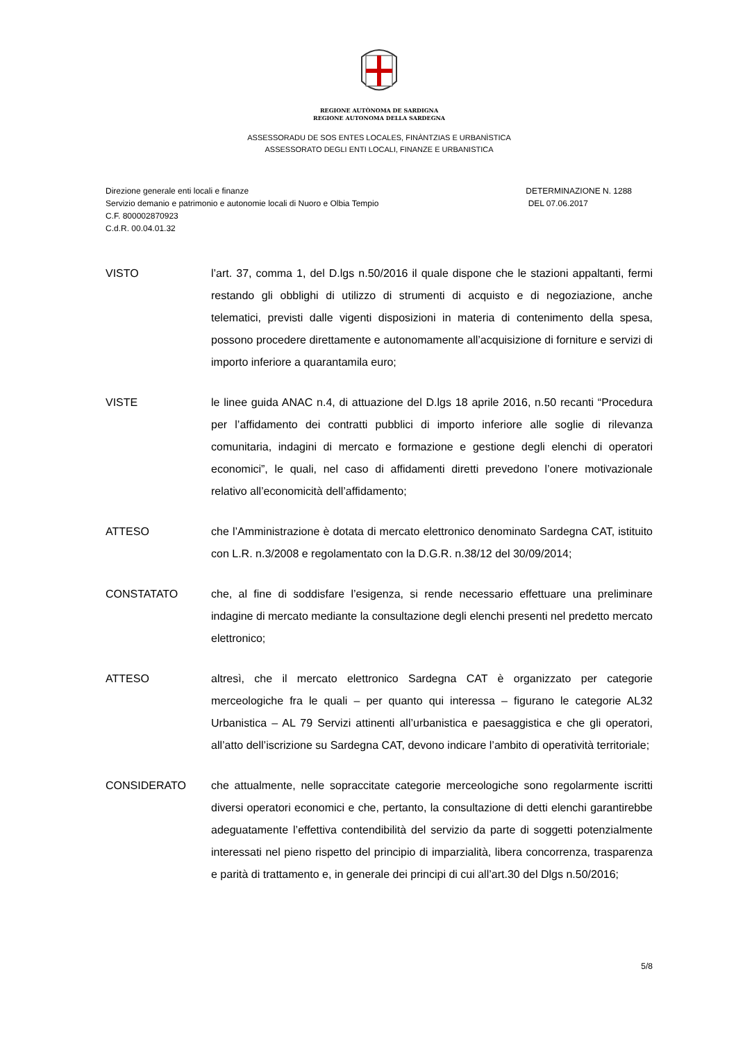REGIONE AUTÒNOMA DE SARDIGNA
REGIONE AUTONOMA DELLA SARDEGNA
ASSESSORADU DE SOS ENTES LOCALES, FINÀNTZIAS E URBANÌSTICA
ASSESSORATO DEGLI ENTI LOCALI, FINANZE E URBANISTICA
Direzione generale enti locali e finanze
Servizio demanio e patrimonio e autonomie locali di Nuoro e Olbia Tempio
C.F. 800002870923
C.d.R. 00.04.01.32
DETERMINAZIONE N. 1288
DEL 07.06.2017
VISTO l’art. 37, comma 1, del D.lgs n.50/2016 il quale dispone che le stazioni appaltanti, fermi restando gli obblighi di utilizzo di strumenti di acquisto e di negoziazione, anche telematici, previsti dalle vigenti disposizioni in materia di contenimento della spesa, possono procedere direttamente e autonomamente all’acquisizione di forniture e servizi di importo inferiore a quarantamila euro;
VISTE le linee guida ANAC n.4, di attuazione del D.lgs 18 aprile 2016, n.50 recanti “Procedura per l’affidamento dei contratti pubblici di importo inferiore alle soglie di rilevanza comunitaria, indagini di mercato e formazione e gestione degli elenchi di operatori economici”, le quali, nel caso di affidamenti diretti prevedono l’onere motivazionale relativo all’economicità dell’affidamento;
ATTESO che l’Amministrazione è dotata di mercato elettronico denominato Sardegna CAT, istituito con L.R. n.3/2008 e regolamentato con la D.G.R. n.38/12 del 30/09/2014;
CONSTATATO che, al fine di soddisfare l’esigenza, si rende necessario effettuare una preliminare indagine di mercato mediante la consultazione degli elenchi presenti nel predetto mercato elettronico;
ATTESO altresì, che il mercato elettronico Sardegna CAT è organizzato per categorie merceologiche fra le quali – per quanto qui interessa – figurano le categorie AL32 Urbanistica – AL 79 Servizi attinenti all’urbanistica e paesaggistica e che gli operatori, all’atto dell’iscrizione su Sardegna CAT, devono indicare l’ambito di operatività territoriale;
CONSIDERATO che attualmente, nelle sopraccitate categorie merceologiche sono regolarmente iscritti diversi operatori economici e che, pertanto, la consultazione di detti elenchi garantirebbe adeguatamente l’effettiva contendibilità del servizio da parte di soggetti potenzialmente interessati nel pieno rispetto del principio di imparzialità, libera concorrenza, trasparenza e parità di trattamento e, in generale dei principi di cui all’art.30 del Dlgs n.50/2016;
5/8